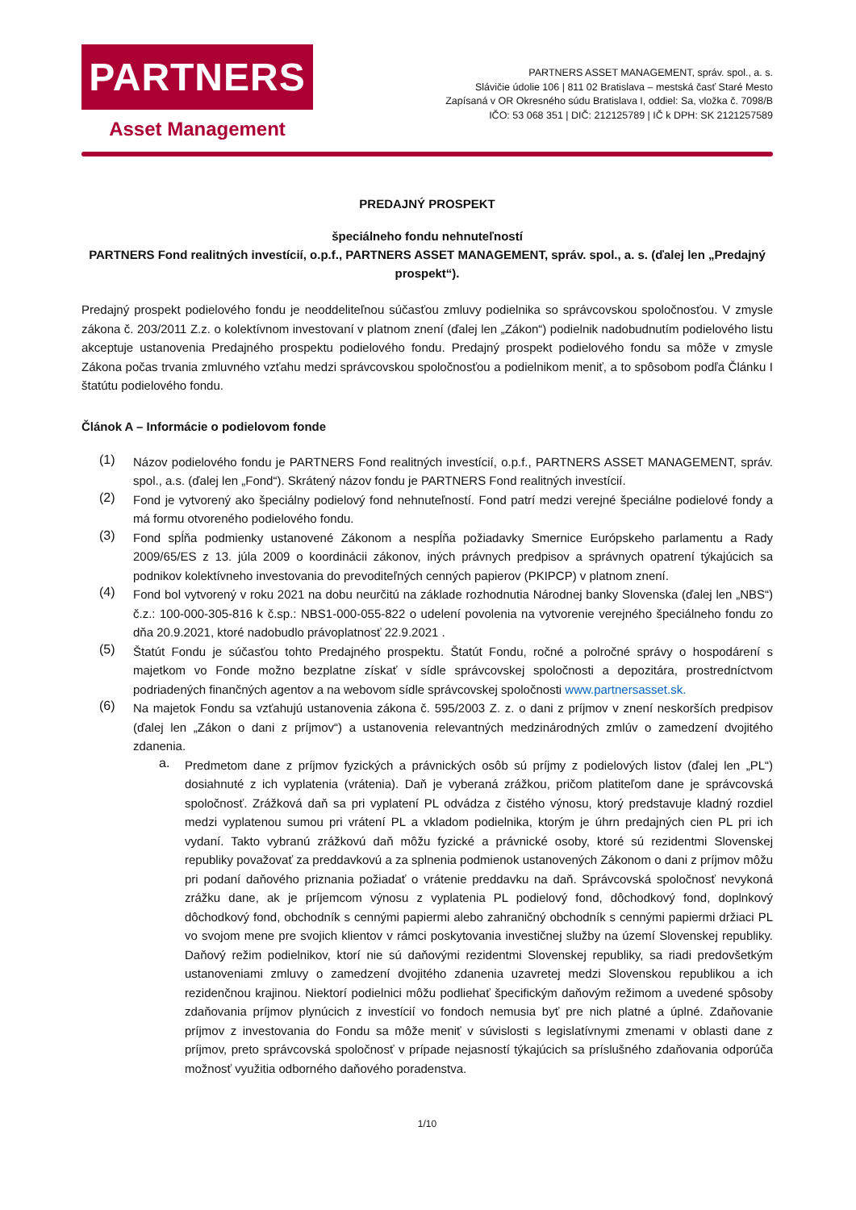PARTNERS
Asset Management
PARTNERS ASSET MANAGEMENT, správ. spol., a. s.
Slávičie údolie 106 | 811 02 Bratislava – mestská časť Staré Mesto
Zapísaná v OR Okresného súdu Bratislava I, oddiel: Sa, vložka č. 7098/B
IČO: 53 068 351 | DIČ: 212125789 | IČ k DPH: SK 2121257589
PREDAJNÝ PROSPEKT
špeciálneho fondu nehnuteľností
PARTNERS Fond realitných investícií, o.p.f., PARTNERS ASSET MANAGEMENT, správ. spol., a. s. (ďalej len „Predajný prospekt“).
Predajný prospekt podielového fondu je neoddeliteľnou súčasťou zmluvy podielnika so správcovskou spoločnosťou. V zmysle zákona č. 203/2011 Z.z. o kolektívnom investovaní v platnom znení (ďalej len „Zákon“) podielnik nadobudnutím podielového listu akceptuje ustanovenia Predajného prospektu podielového fondu. Predajný prospekt podielového fondu sa môže v zmysle Zákona počas trvania zmluvného vzťahu medzi správcovskou spoločnosťou a podielnikom meniť, a to spôsobom podľa Článku I štatútu podielového fondu.
Článok A – Informácie o podielovom fonde
(1)
Názov podielového fondu je PARTNERS Fond realitných investícií, o.p.f., PARTNERS ASSET MANAGEMENT, správ. spol., a.s. (ďalej len „Fond“). Skrátený názov fondu je PARTNERS Fond realitných investícií.
(2)
Fond je vytvorený ako špeciálny podielový fond nehnuteľností. Fond patrí medzi verejné špeciálne podielové fondy a má formu otvoreného podielového fondu.
(3)
Fond spĺňa podmienky ustanovené Zákonom a nespĺňa požiadavky Smernice Európskeho parlamentu a Rady 2009/65/ES z 13. júla 2009 o koordinácii zákonov, iných právnych predpisov a správnych opatrení týkajúcich sa podnikov kolektívneho investovania do prevoditeľných cenných papierov (PKIPCP) v platnom znení.
(4)
Fond bol vytvorený v roku 2021 na dobu neurčitú na základe rozhodnutia Národnej banky Slovenska (ďalej len „NBS“) č.z.: 100-000-305-816 k č.sp.: NBS1-000-055-822 o udelení povolenia na vytvorenie verejného špeciálneho fondu zo dňa 20.9.2021, ktoré nadobudlo právoplatnosť 22.9.2021 .
(5)
Štatút Fondu je súčasťou tohto Predajného prospektu. Štatút Fondu, ročné a polročné správy o hospodárení s majetkom vo Fonde možno bezplatne získať v sídle správcovskej spoločnosti a depozitára, prostredníctvom podriadených finančných agentov a na webovom sídle správcovskej spoločnosti www.partnersasset.sk.
(6)
Na majetok Fondu sa vzťahujú ustanovenia zákona č. 595/2003 Z. z. o dani z príjmov v znení neskorších predpisov (ďalej len „Zákon o dani z príjmov“) a ustanovenia relevantných medzinárodných zmlúv o zamedzení dvojitého zdanenia.
a.
Predmetom dane z príjmov fyzických a právnických osôb sú príjmy z podielových listov (ďalej len „PL“) dosiahnuté z ich vyplatenia (vrátenia). Daň je vyberaná zrážkou, pričom platiteľom dane je správcovská spoločnosť. Zrážková daň sa pri vyplatení PL odvádza z čistého výnosu, ktorý predstavuje kladný rozdiel medzi vyplatenou sumou pri vrátení PL a vkladom podielnika, ktorým je úhrn predajných cien PL pri ich vydaní. Takto vybranú zrážkovú daň môžu fyzické a právnické osoby, ktoré sú rezidentmi Slovenskej republiky považovať za preddavkovú a za splnenia podmienok ustanovených Zákonom o dani z príjmov môžu pri podaní daňového priznania požiadať o vrátenie preddavku na daň. Správcovská spoločnosť nevykoná zrážku dane, ak je príjemcom výnosu z vyplatenia PL podielový fond, dôchodkový fond, doplnkový dôchodkový fond, obchodník s cennými papiermi alebo zahraničný obchodník s cennými papiermi držiaci PL vo svojom mene pre svojich klientov v rámci poskytovania investičnej služby na území Slovenskej republiky. Daňový režim podielnikov, ktorí nie sú daňovými rezidentmi Slovenskej republiky, sa riadi predovšetkým ustanoveniami zmluvy o zamedzení dvojitého zdanenia uzavretej medzi Slovenskou republikou a ich rezidenčnou krajinou. Niektorí podielnici môžu podliehať špecifickým daňovým režimom a uvedené spôsoby zdaňovania príjmov plynúcich z investícií vo fondoch nemusia byť pre nich platné a úplné. Zdaňovanie príjmov z investovania do Fondu sa môže meniť v súvislosti s legislatívnymi zmenami v oblasti dane z príjmov, preto správcovská spoločnosť v prípade nejasností týkajúcich sa príslušného zdaňovania odporúča možnosť využitia odborného daňového poradenstva.
1/10